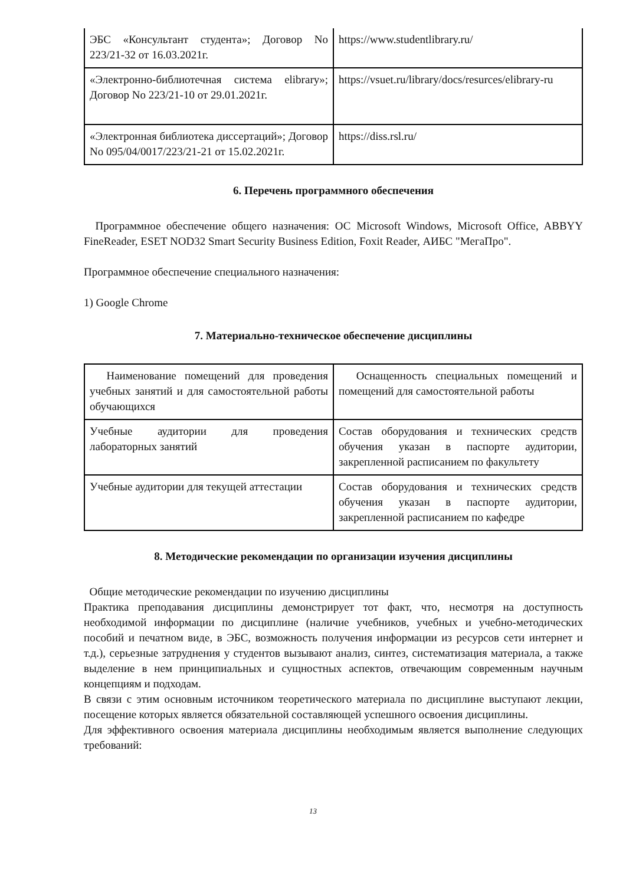| ЭБС «Консультант студента»; Договор No 223/21-32 от 16.03.2021г. | https://www.studentlibrary.ru/ |
| «Электронно-библиотечная система elibrary»; Договор No 223/21-10 от 29.01.2021г. | https://vsuet.ru/library/docs/resurces/elibrary-ru |
| «Электронная библиотека диссертаций»; Договор No 095/04/0017/223/21-21 от 15.02.2021г. | https://diss.rsl.ru/ |
6. Перечень программного обеспечения
Программное обеспечение общего назначения: ОС Microsoft Windows, Microsoft Office, ABBYY FineReader, ESET NOD32 Smart Security Business Edition, Foxit Reader, АИБС "МегаПро".
Программное обеспечение специального назначения:
1) Google Chrome
7. Материально-техническое обеспечение дисциплины
| Наименование помещений для проведения учебных занятий и для самостоятельной работы обучающихся | Оснащенность специальных помещений и помещений для самостоятельной работы |
| Учебные аудитории для проведения лабораторных занятий | Состав оборудования и технических средств обучения указан в паспорте аудитории, закрепленной расписанием по факультету |
| Учебные аудитории для текущей аттестации | Состав оборудования и технических средств обучения указан в паспорте аудитории, закрепленной расписанием по кафедре |
8. Методические рекомендации по организации изучения дисциплины
Общие методические рекомендации по изучению дисциплины
Практика преподавания дисциплины демонстрирует тот факт, что, несмотря на доступность необходимой информации по дисциплине (наличие учебников, учебных и учебно-методических пособий и печатном виде, в ЭБС, возможность получения информации из ресурсов сети интернет и т.д.), серьезные затруднения у студентов вызывают анализ, синтез, систематизация материала, а также выделение в нем принципиальных и сущностных аспектов, отвечающим современным научным концепциям и подходам.
В связи с этим основным источником теоретического материала по дисциплине выступают лекции, посещение которых является обязательной составляющей успешного освоения дисциплины.
Для эффективного освоения материала дисциплины необходимым является выполнение следующих требований:
13